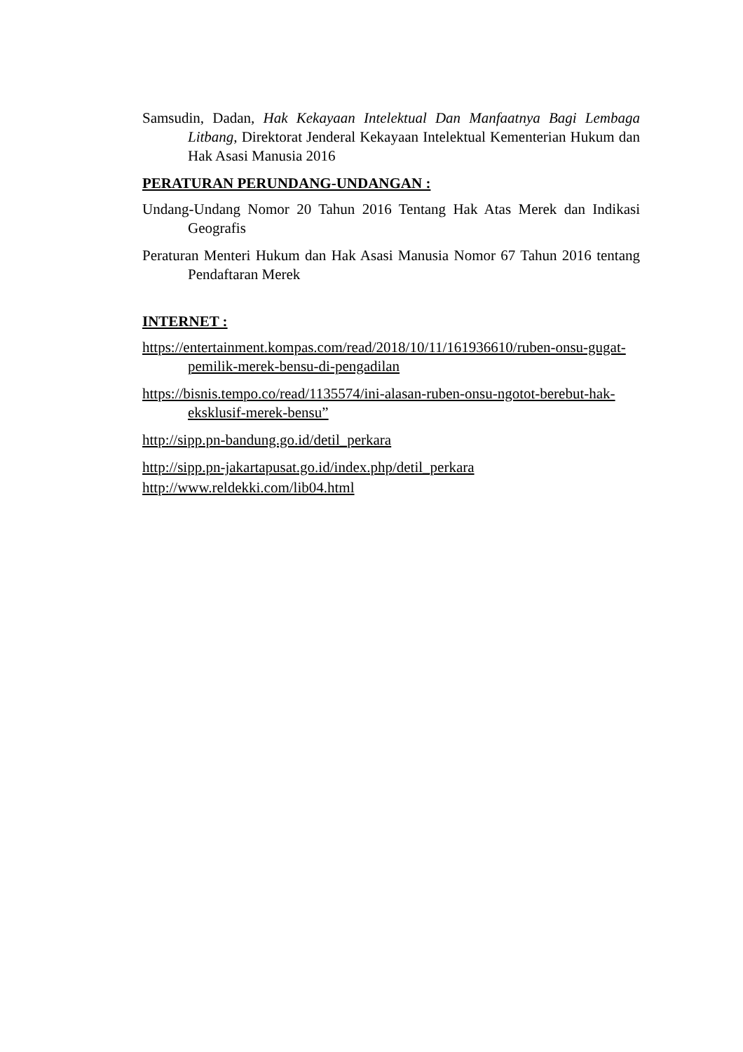Samsudin, Dadan, Hak Kekayaan Intelektual Dan Manfaatnya Bagi Lembaga Litbang, Direktorat Jenderal Kekayaan Intelektual Kementerian Hukum dan Hak Asasi Manusia 2016
PERATURAN PERUNDANG-UNDANGAN :
Undang-Undang Nomor 20 Tahun 2016 Tentang Hak Atas Merek dan Indikasi Geografis
Peraturan Menteri Hukum dan Hak Asasi Manusia Nomor 67 Tahun 2016 tentang Pendaftaran Merek
INTERNET :
https://entertainment.kompas.com/read/2018/10/11/161936610/ruben-onsu-gugat-pemilik-merek-bensu-di-pengadilan
https://bisnis.tempo.co/read/1135574/ini-alasan-ruben-onsu-ngotot-berebut-hak-eksklusif-merek-bensu”
http://sipp.pn-bandung.go.id/detil_perkara
http://sipp.pn-jakartapusat.go.id/index.php/detil_perkara
http://www.reldekki.com/lib04.html